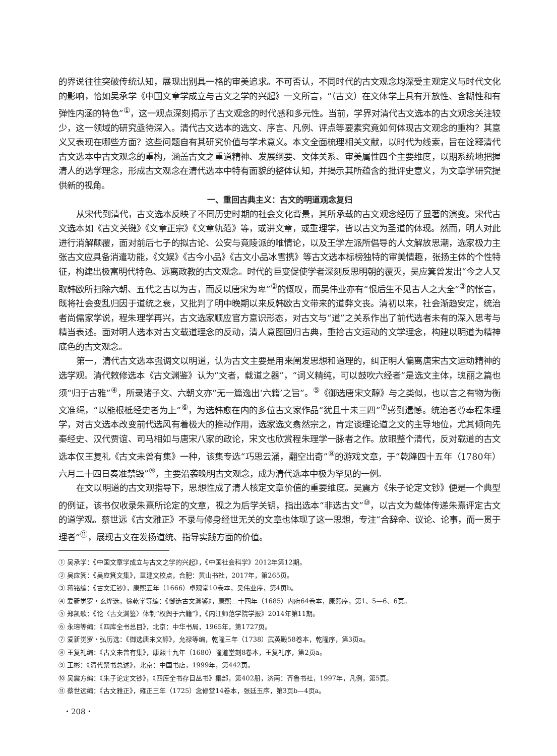的界说往往突破传统认知，展现出别具一格的审美追求。不可否认，不同时代的古文观念均深受主观定义与时代文化的影响，恰如吴承学《中国文章学成立与古文之学的兴起》一文所言，“（古文）在文体学上具有开放性、含糊性和有弹性内涵的特色”<sup>①</sup>，这一观点深刻揭示了古文观念的时代感和多元性。当前，学界对清代古文选本的古文观念关注较少，这一领域的研究亟待深入。清代古文选本的选文、序言、凡例、评点等要素究竟如何体现古文观念的重构？其意义又表现在哪些方面？这些问题自有其研究价值与学术意义。本文全面梳理相关文献，以时代为线索，旨在诠释清代古文选本中古文观念的重构，涵盖古文之重道精神、发展纲要、文体关系、审美属性四个主要维度，以期系统地把握清人的选学理念，形成古文观念在清代选本中特有面貌的整体认知，并揭示其所蕴含的批评史意义，为文章学研究提供新的视角。
一、重回古典主义：古文的明道观念复归
从宋代到清代，古文选本反映了不同历史时期的社会文化背景，其所承载的古文观念经历了显著的演变。宋代古文选本如《古文关键》《文章正宗》《文章轨范》等，或讲文章，或重理学，皆以古文为圣道的体现。然而，明人对此进行消解颠覆，面对前后七子的拟古论、公安与竟陵派的唯情论，以及王学左派所倡导的人文解放思潮，选家极力主张古文应具备消遣功能，《文娱》《古今小品》《古文小品冰雪携》等古文选本标榜独特的审美情趣，张扬主体的个性特征，构建出极富明代特色、远离政教的古文观念。时代的巨变促使学者深刻反思明朝的覆灭，吴应箕曾发出“今之人又取韩欧所扫除六朝、五代之古以为古，而反以唐宋为卑”<sup>②</sup>的慨叹，而吴伟业亦有“恨后生不见古人之大全”<sup>③</sup>的怅言，既将社会变乱归因于道统之衰，又批判了明中晚期以来反韩欧古文带来的道弊文丧。清初以来，社会渐趋安定，统治者尚儒家学说，程朱理学再兴，古文选家顺应官方意识形态，对古文与“道”之关系作出了前代选者未有的深入思考与精当表述。面对明人选本对古文载道理念的反动，清人意图回归古典，重拾古文运动的文学理念，构建以明道为精神底色的古文观念。
第一，清代古文选本强调文以明道，认为古文主要是用来阐发思想和道理的，纠正明人偏离唐宋古文运动精神的选学观。清代敕修选本《古文渊鉴》认为“文者，载道之器”，“词义精纯，可以鼓吹六经者”是选文主体，瑰丽之篇也须“归于古雅”<sup>④</sup>，所录诸子文、六朝文亦“无一篇逸出‘六籍’之旨”。<sup>⑤</sup>《御选唐宋文醇》与之类似，也以言之有物为衡文准绳，“以能根柢经史者为上”<sup>⑥</sup>，为选韩愈在内的多位古文家作品“犹且十未三四”<sup>⑦</sup>感到遗憾。统治者尊奉程朱理学，对古文选本改变前代选风有着极大的推动作用，选家选文翕然宗之，肯定谈理论道之文的主导地位，尤其倾向先秦经史、汉代贾谊、司马相如与唐宋八家的政论，宋文也欣赏程朱理学一脉者之作。放眼整个清代，反对载道的古文选本仅王复礼《古文未曾有集》一种，该集专选“巧思云涌，翻空出奇”<sup>⑧</sup>的游戏文章，于“乾隆四十五年（1780年）六月二十四日奏准禁毁”<sup>⑨</sup>，主要沿袭晚明古文观念，成为清代选本中极为罕见的一例。
在文以明道的古文观指导下，思想性成了清人核定文章价值的重要维度。吴震方《朱子论定文钞》便是一个典型的例证，该书仅收录朱熹所论定的文章，视之为后学关钥，指出选本“非选古文”<sup>⑩</sup>，以古文为载体传递朱熹评定古文的道学观。蔡世远《古文雅正》不录与修身经世无关的文章也体现了这一思想，专注“合辞命、议论、论事，而一贯于理者”<sup>⑪</sup>，展现古文在发扬道统、指导实践方面的价值。
① 吴承学：《中国文章学成立与古文之学的兴起》，《中国社会科学》2012年第12期。
② 吴应箕：《吴应箕文集》，章建文校点，合肥：黄山书社，2017年，第265页。
③ 蒋铭编：《古文汇钞》，康熙五年（1666）卓观堂10卷本，吴伟业序，第4页b。
④ 爱新觉罗・玄烨选，徐乾学等编：《御选古文渊鉴》，康熙二十四年（1685）内府64卷本，康熙序，第1、5—6、6页。
⑤ 郑凯歌：《论〈古文渊鉴〉体制“权舆于六籍”》，《内江师范学院学报》2014年第11期。
⑥ 永瑢等编：《四库全书总目》，北京：中华书局，1965年，第1727页。
⑦ 爱新觉罗・弘历选：《御选唐宋文醇》，允禄等编，乾隆三年（1738）武英殿58卷本，乾隆序，第3页a。
⑧ 王复礼编：《古文未曾有集》，康熙十九年（1680）隆道堂刻8卷本，王复礼序，第2页a。
⑨ 王彬：《清代禁书总述》，北京：中国书店，1999年，第442页。
⑩ 吴震方编：《朱子论定文钞》，《四库全书存目丛书》集部，第402册，济南：齐鲁书社，1997年，凡例，第5页。
⑪ 蔡世远编：《古文雅正》，雍正三年（1725）念修堂14卷本，张廷玉序，第3页b—4页a。
・208・